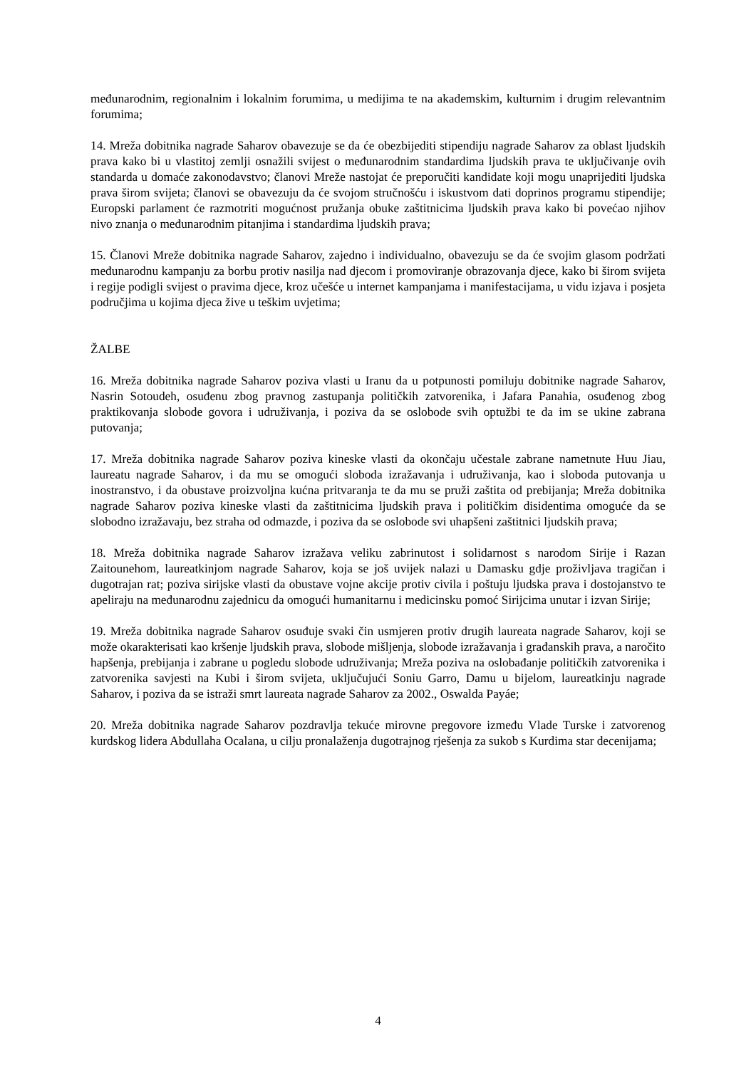međunarodnim, regionalnim i lokalnim forumima, u medijima te na akademskim, kulturnim i drugim relevantnim forumima;
14. Mreža dobitnika nagrade Saharov obavezuje se da će obezbijediti stipendiju nagrade Saharov za oblast ljudskih prava kako bi u vlastitoj zemlji osnažili svijest o međunarodnim standardima ljudskih prava te uključivanje ovih standarda u domaće zakonodavstvo; članovi Mreže nastojat će preporučiti kandidate koji mogu unaprijediti ljudska prava širom svijeta; članovi se obavezuju da će svojom stručnošću i iskustvom dati doprinos programu stipendije; Europski parlament će razmotriti mogućnost pružanja obuke zaštitnicima ljudskih prava kako bi povećao njihov nivo znanja o međunarodnim pitanjima i standardima ljudskih prava;
15. Članovi Mreže dobitnika nagrade Saharov, zajedno i individualno, obavezuju se da će svojim glasom podržati međunarodnu kampanju za borbu protiv nasilja nad djecom i promoviranje obrazovanja djece, kako bi širom svijeta i regije podigli svijest o pravima djece, kroz učešće u internet kampanjama i manifestacijama, u vidu izjava i posjeta područjima u kojima djeca žive u teškim uvjetima;
ŽALBE
16. Mreža dobitnika nagrade Saharov poziva vlasti u Iranu da u potpunosti pomiluju dobitnike nagrade Saharov, Nasrin Sotoudeh, osuđenu zbog pravnog zastupanja političkih zatvorenika, i Jafara Panahia, osuđenog zbog praktikovanja slobode govora i udruživanja, i poziva da se oslobode svih optužbi te da im se ukine zabrana putovanja;
17. Mreža dobitnika nagrade Saharov poziva kineske vlasti da okončaju učestale zabrane nametnute Huu Jiau, laureatu nagrade Saharov, i da mu se omogući sloboda izražavanja i udruživanja, kao i sloboda putovanja u inostranstvo, i da obustave proizvoljna kućna pritvaranja te da mu se pruži zaštita od prebijanja; Mreža dobitnika nagrade Saharov poziva kineske vlasti da zaštitnicima ljudskih prava i političkim disidentima omoguće da se slobodno izražavaju, bez straha od odmazde, i poziva da se oslobode svi uhapšeni zaštitnici ljudskih prava;
18. Mreža dobitnika nagrade Saharov izražava veliku zabrinutost i solidarnost s narodom Sirije i Razan Zaitounehom, laureatkinjom nagrade Saharov, koja se još uvijek nalazi u Damasku gdje proživljava tragičan i dugotrajan rat; poziva sirijske vlasti da obustave vojne akcije protiv civila i poštuju ljudska prava i dostojanstvo te apeliraju na međunarodnu zajednicu da omogući humanitarnu i medicinsku pomoć Sirijcima unutar i izvan Sirije;
19. Mreža dobitnika nagrade Saharov osuđuje svaki čin usmjeren protiv drugih laureata nagrade Saharov, koji se može okarakterisati kao kršenje ljudskih prava, slobode mišljenja, slobode izražavanja i građanskih prava, a naročito hapšenja, prebijanja i zabrane u pogledu slobode udruživanja; Mreža poziva na oslobađanje političkih zatvorenika i zatvorenika savjesti na Kubi i širom svijeta, uključujući Soniu Garro, Damu u bijelom, laureatkinju nagrade Saharov, i poziva da se istraži smrt laureata nagrade Saharov za 2002., Oswalda Payáe;
20. Mreža dobitnika nagrade Saharov pozdravlja tekuće mirovne pregovore između Vlade Turske i zatvorenog kurdskog lidera Abdullaha Ocalana, u cilju pronalaženja dugotrajnog rješenja za sukob s Kurdima star decenijama;
4